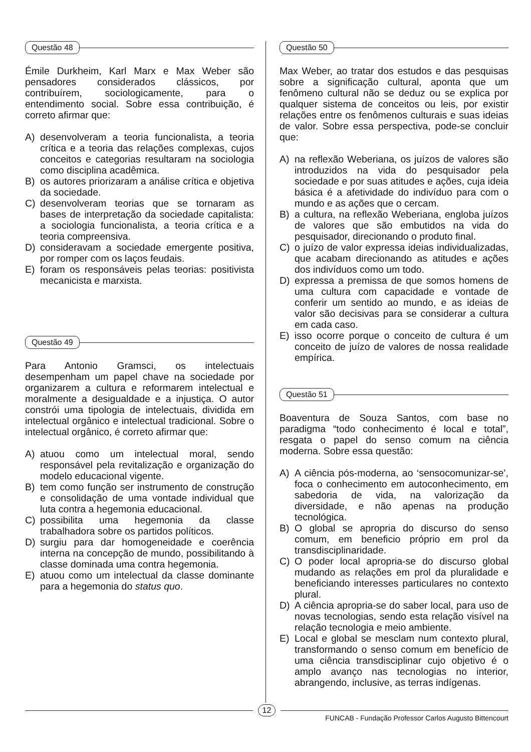Questão 48
Émile Durkheim, Karl Marx e Max Weber são pensadores considerados clássicos, por contribuírem, sociologicamente, para o entendimento social. Sobre essa contribuição, é correto afirmar que:
A) desenvolveram a teoria funcionalista, a teoria crítica e a teoria das relações complexas, cujos conceitos e categorias resultaram na sociologia como disciplina acadêmica.
B) os autores priorizaram a análise crítica e objetiva da sociedade.
C) desenvolveram teorias que se tornaram as bases de interpretação da sociedade capitalista: a sociologia funcionalista, a teoria crítica e a teoria compreensiva.
D) consideravam a sociedade emergente positiva, por romper com os laços feudais.
E) foram os responsáveis pelas teorias: positivista mecanicista e marxista.
Questão 49
Para Antonio Gramsci, os intelectuais desempenham um papel chave na sociedade por organizarem a cultura e reformarem intelectual e moralmente a desigualdade e a injustiça. O autor constrói uma tipologia de intelectuais, dividida em intelectual orgânico e intelectual tradicional. Sobre o intelectual orgânico, é correto afirmar que:
A) atuou como um intelectual moral, sendo responsável pela revitalização e organização do modelo educacional vigente.
B) tem como função ser instrumento de construção e consolidação de uma vontade individual que luta contra a hegemonia educacional.
C) possibilita uma hegemonia da classe trabalhadora sobre os partidos políticos.
D) surgiu para dar homogeneidade e coerência interna na concepção de mundo, possibilitando à classe dominada uma contra hegemonia.
E) atuou como um intelectual da classe dominante para a hegemonia do status quo.
Questão 50
Max Weber, ao tratar dos estudos e das pesquisas sobre a significação cultural, aponta que um fenômeno cultural não se deduz ou se explica por qualquer sistema de conceitos ou leis, por existir relações entre os fenômenos culturais e suas ideias de valor. Sobre essa perspectiva, pode-se concluir que:
A) na reflexão Weberiana, os juízos de valores são introduzidos na vida do pesquisador pela sociedade e por suas atitudes e ações, cuja ideia básica é a afetividade do indivíduo para com o mundo e as ações que o cercam.
B) a cultura, na reflexão Weberiana, engloba juízos de valores que são embutidos na vida do pesquisador, direcionando o produto final.
C) o juízo de valor expressa ideias individualizadas, que acabam direcionando as atitudes e ações dos indivíduos como um todo.
D) expressa a premissa de que somos homens de uma cultura com capacidade e vontade de conferir um sentido ao mundo, e as ideias de valor são decisivas para se considerar a cultura em cada caso.
E) isso ocorre porque o conceito de cultura é um conceito de juízo de valores de nossa realidade empírica.
Questão 51
Boaventura de Souza Santos, com base no paradigma “todo conhecimento é local e total”, resgata o papel do senso comum na ciência moderna. Sobre essa questão:
A) A ciência pós-moderna, ao ‘sensocomunizar-se’, foca o conhecimento em autoconhecimento, em sabedoria de vida, na valorização da diversidade, e não apenas na produção tecnológica.
B) O global se apropria do discurso do senso comum, em beneficio próprio em prol da transdisciplinaridade.
C) O poder local apropria-se do discurso global mudando as relações em prol da pluralidade e beneficiando interesses particulares no contexto plural.
D) A ciência apropria-se do saber local, para uso de novas tecnologias, sendo esta relação visível na relação tecnologia e meio ambiente.
E) Local e global se mesclam num contexto plural, transformando o senso comum em benefício de uma ciência transdisciplinar cujo objetivo é o amplo avanço nas tecnologias no interior, abrangendo, inclusive, as terras indígenas.
12
FUNCAB - Fundação Professor Carlos Augusto Bittencourt